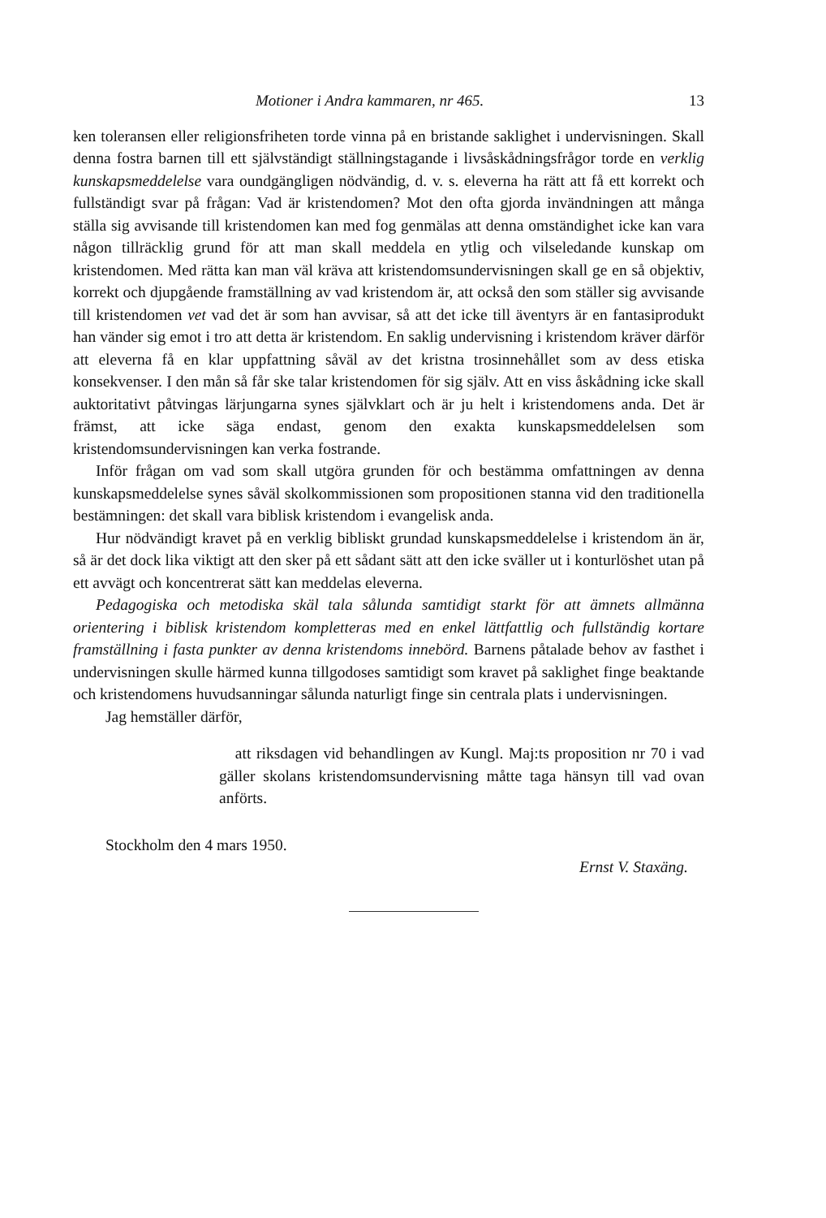Motioner i Andra kammaren, nr 465. 13
ken toleransen eller religionsfriheten torde vinna på en bristande saklighet i undervisningen. Skall denna fostra barnen till ett självständigt ställningstagande i livsåskådningsfrågor torde en verklig kunskapsmeddelelse vara oundgängligen nödvändig, d. v. s. eleverna ha rätt att få ett korrekt och fullständigt svar på frågan: Vad är kristendomen? Mot den ofta gjorda invändningen att många ställa sig avvisande till kristendomen kan med fog genmälas att denna omständighet icke kan vara någon tillräcklig grund för att man skall meddela en ytlig och vilseledande kunskap om kristendomen. Med rätta kan man väl kräva att kristendomsundervisningen skall ge en så objektiv, korrekt och djupgående framställning av vad kristendom är, att också den som ställer sig avvisande till kristendomen vet vad det är som han avvisar, så att det icke till äventyrs är en fantasiprodukt han vänder sig emot i tro att detta är kristendom. En saklig undervisning i kristendom kräver därför att eleverna få en klar uppfattning såväl av det kristna trosinnehållet som av dess etiska konsekvenser. I den mån så får ske talar kristendomen för sig själv. Att en viss åskådning icke skall auktoritativt påtvingas lärjungarna synes självklart och är ju helt i kristendomens anda. Det är främst, att icke säga endast, genom den exakta kunskapsmeddelelsen som kristendomsundervisningen kan verka fostrande.
Inför frågan om vad som skall utgöra grunden för och bestämma omfattningen av denna kunskapsmeddelelse synes såväl skolkommissionen som propositionen stanna vid den traditionella bestämningen: det skall vara biblisk kristendom i evangelisk anda.
Hur nödvändigt kravet på en verklig bibliskt grundad kunskapsmeddelelse i kristendom än är, så är det dock lika viktigt att den sker på ett sådant sätt att den icke sväller ut i konturlöshet utan på ett avvägt och koncentrerat sätt kan meddelas eleverna.
Pedagogiska och metodiska skäl tala sålunda samtidigt starkt för att ämnets allmänna orientering i biblisk kristendom kompletteras med en enkel lättfattlig och fullständig kortare framställning i fasta punkter av denna kristendoms innebörd. Barnens påtalade behov av fasthet i undervisningen skulle härmed kunna tillgodoses samtidigt som kravet på saklighet finge beaktande och kristendomens huvudsanningar sålunda naturligt finge sin centrala plats i undervisningen.
Jag hemställer därför,
att riksdagen vid behandlingen av Kungl. Maj:ts proposition nr 70 i vad gäller skolans kristendomsundervisning måtte taga hänsyn till vad ovan anförts.
Stockholm den 4 mars 1950.
Ernst V. Staxäng.